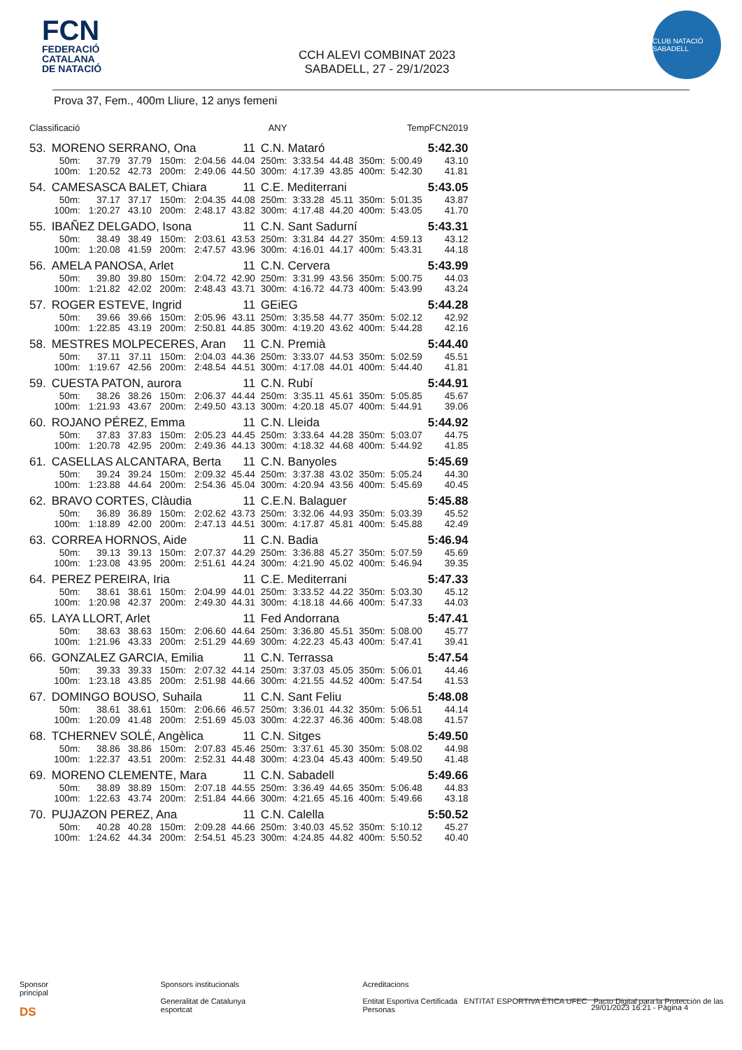FCN
FEDERACIÓ
CATALANA
DE NATACIÓ
CCH ALEVI COMBINAT 2023
SABADELL, 27 - 29/1/2023
CLUB NATACIÓ SABADELL
Prova 37, Fem., 400m Lliure, 12 anys femeni
| Classificació | | | ANY | | | | | TempFCN2019 | | | | |
| --- | --- | --- | --- | --- | --- | --- | --- | --- | --- | --- | --- | --- |
| 53. | MORENO SERRANO, Ona | | | | | 11 | C.N. Mataró | | | | | 5:42.30 |
| | 50m: | 37.79 | 37.79 | 150m: | 2:04.56 | 44.04 | 250m: | 3:33.54 | 44.48 | 350m: | 5:00.49 | 43.10 |
| | 100m: | 1:20.52 | 42.73 | 200m: | 2:49.06 | 44.50 | 300m: | 4:17.39 | 43.85 | 400m: | 5:42.30 | 41.81 |
| 54. | CAMESASCA BALET, Chiara | | | | | 11 | C.E. Mediterrani | | | | | 5:43.05 |
| | 50m: | 37.17 | 37.17 | 150m: | 2:04.35 | 44.08 | 250m: | 3:33.28 | 45.11 | 350m: | 5:01.35 | 43.87 |
| | 100m: | 1:20.27 | 43.10 | 200m: | 2:48.17 | 43.82 | 300m: | 4:17.48 | 44.20 | 400m: | 5:43.05 | 41.70 |
| 55. | IBAÑEZ DELGADO, Isona | | | | | 11 | C.N. Sant Sadurní | | | | | 5:43.31 |
| | 50m: | 38.49 | 38.49 | 150m: | 2:03.61 | 43.53 | 250m: | 3:31.84 | 44.27 | 350m: | 4:59.13 | 43.12 |
| | 100m: | 1:20.08 | 41.59 | 200m: | 2:47.57 | 43.96 | 300m: | 4:16.01 | 44.17 | 400m: | 5:43.31 | 44.18 |
| 56. | AMELA PANOSA, Arlet | | | | | 11 | C.N. Cervera | | | | | 5:43.99 |
| | 50m: | 39.80 | 39.80 | 150m: | 2:04.72 | 42.90 | 250m: | 3:31.99 | 43.56 | 350m: | 5:00.75 | 44.03 |
| | 100m: | 1:21.82 | 42.02 | 200m: | 2:48.43 | 43.71 | 300m: | 4:16.72 | 44.73 | 400m: | 5:43.99 | 43.24 |
| 57. | ROGER ESTEVE, Ingrid | | | | | 11 | GEiEG | | | | | 5:44.28 |
| | 50m: | 39.66 | 39.66 | 150m: | 2:05.96 | 43.11 | 250m: | 3:35.58 | 44.77 | 350m: | 5:02.12 | 42.92 |
| | 100m: | 1:22.85 | 43.19 | 200m: | 2:50.81 | 44.85 | 300m: | 4:19.20 | 43.62 | 400m: | 5:44.28 | 42.16 |
| 58. | MESTRES MOLPECERES, Aran | | | | | 11 | C.N. Premià | | | | | 5:44.40 |
| | 50m: | 37.11 | 37.11 | 150m: | 2:04.03 | 44.36 | 250m: | 3:33.07 | 44.53 | 350m: | 5:02.59 | 45.51 |
| | 100m: | 1:19.67 | 42.56 | 200m: | 2:48.54 | 44.51 | 300m: | 4:17.08 | 44.01 | 400m: | 5:44.40 | 41.81 |
| 59. | CUESTA PATON, aurora | | | | | 11 | C.N. Rubí | | | | | 5:44.91 |
| | 50m: | 38.26 | 38.26 | 150m: | 2:06.37 | 44.44 | 250m: | 3:35.11 | 45.61 | 350m: | 5:05.85 | 45.67 |
| | 100m: | 1:21.93 | 43.67 | 200m: | 2:49.50 | 43.13 | 300m: | 4:20.18 | 45.07 | 400m: | 5:44.91 | 39.06 |
| 60. | ROJANO PÉREZ, Emma | | | | | 11 | C.N. Lleida | | | | | 5:44.92 |
| | 50m: | 37.83 | 37.83 | 150m: | 2:05.23 | 44.45 | 250m: | 3:33.64 | 44.28 | 350m: | 5:03.07 | 44.75 |
| | 100m: | 1:20.78 | 42.95 | 200m: | 2:49.36 | 44.13 | 300m: | 4:18.32 | 44.68 | 400m: | 5:44.92 | 41.85 |
| 61. | CASELLAS ALCANTARA, Berta | | | | | 11 | C.N. Banyoles | | | | | 5:45.69 |
| | 50m: | 39.24 | 39.24 | 150m: | 2:09.32 | 45.44 | 250m: | 3:37.38 | 43.02 | 350m: | 5:05.24 | 44.30 |
| | 100m: | 1:23.88 | 44.64 | 200m: | 2:54.36 | 45.04 | 300m: | 4:20.94 | 43.56 | 400m: | 5:45.69 | 40.45 |
| 62. | BRAVO CORTES, Clàudia | | | | | 11 | C.E.N. Balaguer | | | | | 5:45.88 |
| | 50m: | 36.89 | 36.89 | 150m: | 2:02.62 | 43.73 | 250m: | 3:32.06 | 44.93 | 350m: | 5:03.39 | 45.52 |
| | 100m: | 1:18.89 | 42.00 | 200m: | 2:47.13 | 44.51 | 300m: | 4:17.87 | 45.81 | 400m: | 5:45.88 | 42.49 |
| 63. | CORREA HORNOS, Aide | | | | | 11 | C.N. Badia | | | | | 5:46.94 |
| | 50m: | 39.13 | 39.13 | 150m: | 2:07.37 | 44.29 | 250m: | 3:36.88 | 45.27 | 350m: | 5:07.59 | 45.69 |
| | 100m: | 1:23.08 | 43.95 | 200m: | 2:51.61 | 44.24 | 300m: | 4:21.90 | 45.02 | 400m: | 5:46.94 | 39.35 |
| 64. | PEREZ PEREIRA, Iria | | | | | 11 | C.E. Mediterrani | | | | | 5:47.33 |
| | 50m: | 38.61 | 38.61 | 150m: | 2:04.99 | 44.01 | 250m: | 3:33.52 | 44.22 | 350m: | 5:03.30 | 45.12 |
| | 100m: | 1:20.98 | 42.37 | 200m: | 2:49.30 | 44.31 | 300m: | 4:18.18 | 44.66 | 400m: | 5:47.33 | 44.03 |
| 65. | LAYA LLORT, Arlet | | | | | 11 | Fed Andorrana | | | | | 5:47.41 |
| | 50m: | 38.63 | 38.63 | 150m: | 2:06.60 | 44.64 | 250m: | 3:36.80 | 45.51 | 350m: | 5:08.00 | 45.77 |
| | 100m: | 1:21.96 | 43.33 | 200m: | 2:51.29 | 44.69 | 300m: | 4:22.23 | 45.43 | 400m: | 5:47.41 | 39.41 |
| 66. | GONZALEZ GARCIA, Emilia | | | | | 11 | C.N. Terrassa | | | | | 5:47.54 |
| | 50m: | 39.33 | 39.33 | 150m: | 2:07.32 | 44.14 | 250m: | 3:37.03 | 45.05 | 350m: | 5:06.01 | 44.46 |
| | 100m: | 1:23.18 | 43.85 | 200m: | 2:51.98 | 44.66 | 300m: | 4:21.55 | 44.52 | 400m: | 5:47.54 | 41.53 |
| 67. | DOMINGO BOUSO, Suhaila | | | | | 11 | C.N. Sant Feliu | | | | | 5:48.08 |
| | 50m: | 38.61 | 38.61 | 150m: | 2:06.66 | 46.57 | 250m: | 3:36.01 | 44.32 | 350m: | 5:06.51 | 44.14 |
| | 100m: | 1:20.09 | 41.48 | 200m: | 2:51.69 | 45.03 | 300m: | 4:22.37 | 46.36 | 400m: | 5:48.08 | 41.57 |
| 68. | TCHERNEV SOLÉ, Angèlica | | | | | 11 | C.N. Sitges | | | | | 5:49.50 |
| | 50m: | 38.86 | 38.86 | 150m: | 2:07.83 | 45.46 | 250m: | 3:37.61 | 45.30 | 350m: | 5:08.02 | 44.98 |
| | 100m: | 1:22.37 | 43.51 | 200m: | 2:52.31 | 44.48 | 300m: | 4:23.04 | 45.43 | 400m: | 5:49.50 | 41.48 |
| 69. | MORENO CLEMENTE, Mara | | | | | 11 | C.N. Sabadell | | | | | 5:49.66 |
| | 50m: | 38.89 | 38.89 | 150m: | 2:07.18 | 44.55 | 250m: | 3:36.49 | 44.65 | 350m: | 5:06.48 | 44.83 |
| | 100m: | 1:22.63 | 43.74 | 200m: | 2:51.84 | 44.66 | 300m: | 4:21.65 | 45.16 | 400m: | 5:49.66 | 43.18 |
| 70. | PUJAZON PEREZ, Ana | | | | | 11 | C.N. Calella | | | | | 5:50.52 |
| | 50m: | 40.28 | 40.28 | 150m: | 2:09.28 | 44.66 | 250m: | 3:40.03 | 45.52 | 350m: | 5:10.12 | 45.27 |
| | 100m: | 1:24.62 | 44.34 | 200m: | 2:54.51 | 45.23 | 300m: | 4:24.85 | 44.82 | 400m: | 5:50.52 | 40.40 |
Sponsor principal
DS
Sponsors institucionals
Generalitat de Catalunya esportcat
Acreditacions
Entitat Esportiva Certificada ENTITAT ESPORTIVA ÈTICA UFEC Pacto Digital para la Protección de las Personas
29/01/2023 16:21 - Pàgina 4